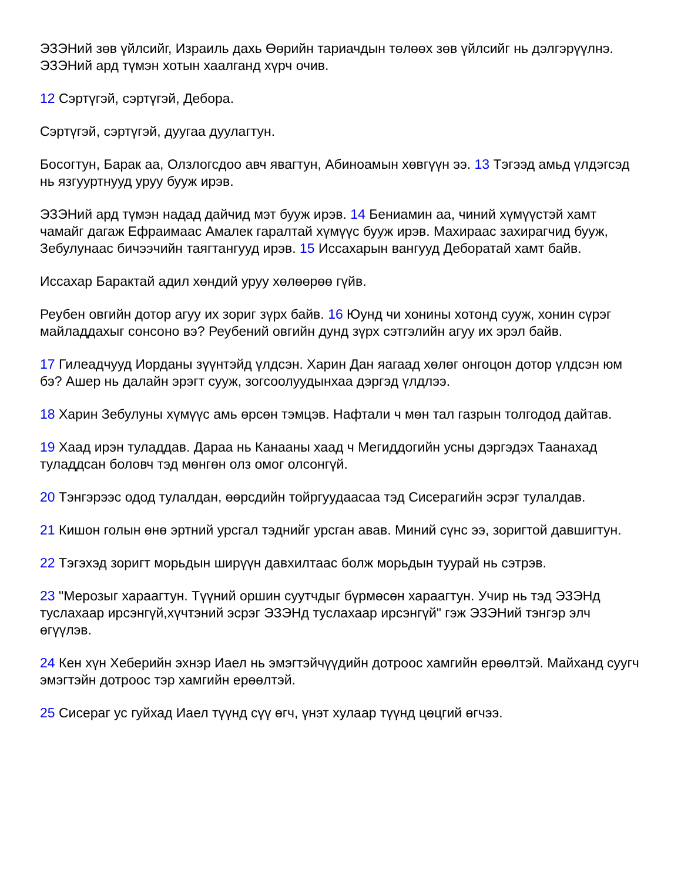ЭЗЭНий зөв үйлсийг, Израиль дахь Өөрийн тариачдын төлөөх зөв үйлсийг нь дэлгэрүүлнэ. ЭЗЭНий ард түмэн хотын хаалганд хүрч очив.
12 Сэртүгэй, сэртүгэй, Дебора.
Сэртүгэй, сэртүгэй, дуугаа дуулагтун.
Босогтун, Барак аа, Олзлогсдоо авч явагтун, Абиноамын хөвгүүн ээ. 13 Тэгээд амьд үлдэгсэд нь язгууртнууд уруу бууж ирэв.
ЭЗЭНий ард түмэн надад дайчид мэт бууж ирэв. 14 Бениамин аа, чиний хүмүүстэй хамт чамайг дагаж Ефраимаас Амалек гаралтай хүмүүс бууж ирэв. Махираас захирагчид бууж, Зебулунаас бичээчийн таягтангууд ирэв. 15 Иссахарын вангууд Деборатай хамт байв.
Иссахар Барактай адил хөндий уруу хөлөөрөө гүйв.
Реубен овгийн дотор агуу их зориг зүрх байв. 16 Юунд чи хонины хотонд сууж, хонин сүрэг майладдахыг сонсоно вэ? Реубений овгийн дунд зүрх сэтгэлийн агуу их эрэл байв.
17 Гилеадчууд Иорданы зүүнтэйд үлдсэн. Харин Дан яагаад хөлөг онгоцон дотор үлдсэн юм бэ? Ашер нь далайн эрэгт сууж, зогсоолуудынхаа дэргэд үлдлээ.
18 Харин Зебулуны хүмүүс амь өрсөн тэмцэв. Нафтали ч мөн тал газрын толгодод дайтав.
19 Хаад ирэн туладдав. Дараа нь Канааны хаад ч Мегиддогийн усны дэргэдэх Таанахад туладдсан боловч тэд мөнгөн олз омог олсонгүй.
20 Тэнгэрээс одод тулалдан, өөрсдийн тойргуудаасаа тэд Сисерагийн эсрэг тулалдав.
21 Кишон голын өнө эртний урсгал тэднийг урсган авав. Миний сүнс ээ, зоригтой давшигтун.
22 Тэгэхэд зоригт морьдын ширүүн давхилтаас болж морьдын туурай нь сэтрэв.
23 "Мерозыг хараагтун. Түүний оршин суутчдыг бүрмөсөн хараагтун. Учир нь тэд ЭЗЭНд туслахаар ирсэнгүй,хүчтэний эсрэг ЭЗЭНд туслахаар ирсэнгүй" гэж ЭЗЭНий тэнгэр элч өгүүлэв.
24 Кен хүн Хеберийн эхнэр Иаел нь эмэгтэйчүүдийн дотроос хамгийн ерөөлтэй. Майханд суугч эмэгтэйн дотроос тэр хамгийн ерөөлтэй.
25 Сисераг ус гуйхад Иаел түүнд сүү өгч, үнэт хулаар түүнд цөцгий өгчээ.